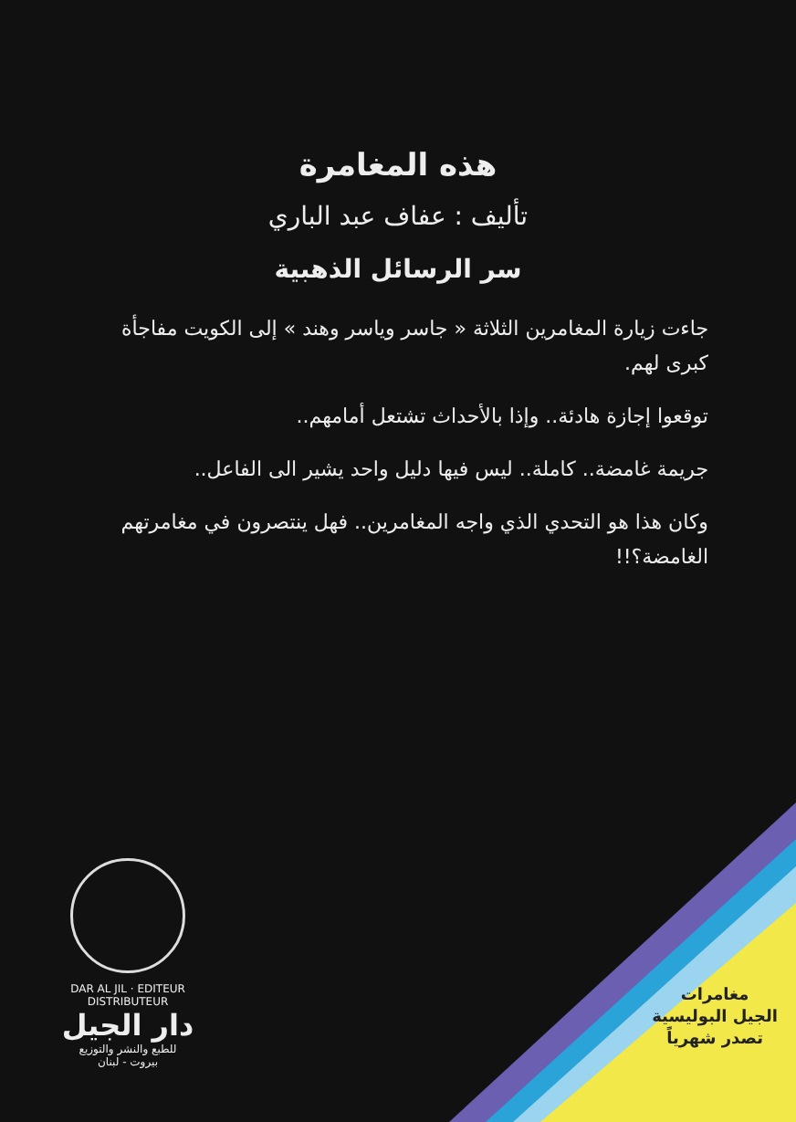هذه المغامرة
تأليف : عفاف عبد الباري
سر الرسائل الذهبية
جاءت زيارة المغامرين الثلاثة « جاسر وياسر وهند » إلى الكويت مفاجأة كبرى لهم.
توقعوا إجازة هادئة.. وإذا بالأحداث تشتعل أمامهم..
جريمة غامضة.. كاملة.. ليس فيها دليل واحد يشير الى الفاعل..
وكان هذا هو التحدي الذي واجه المغامرين.. فهل ينتصرون في مغامرتهم الغامضة؟!!
DAR AL JIL · EDITEUR DISTRIBUTEUR
دار الجيل
للطبع والنشر والتوزيع
بيروت - لبنان
مغامرات
الجيل البوليسية
تصدر شهرياً